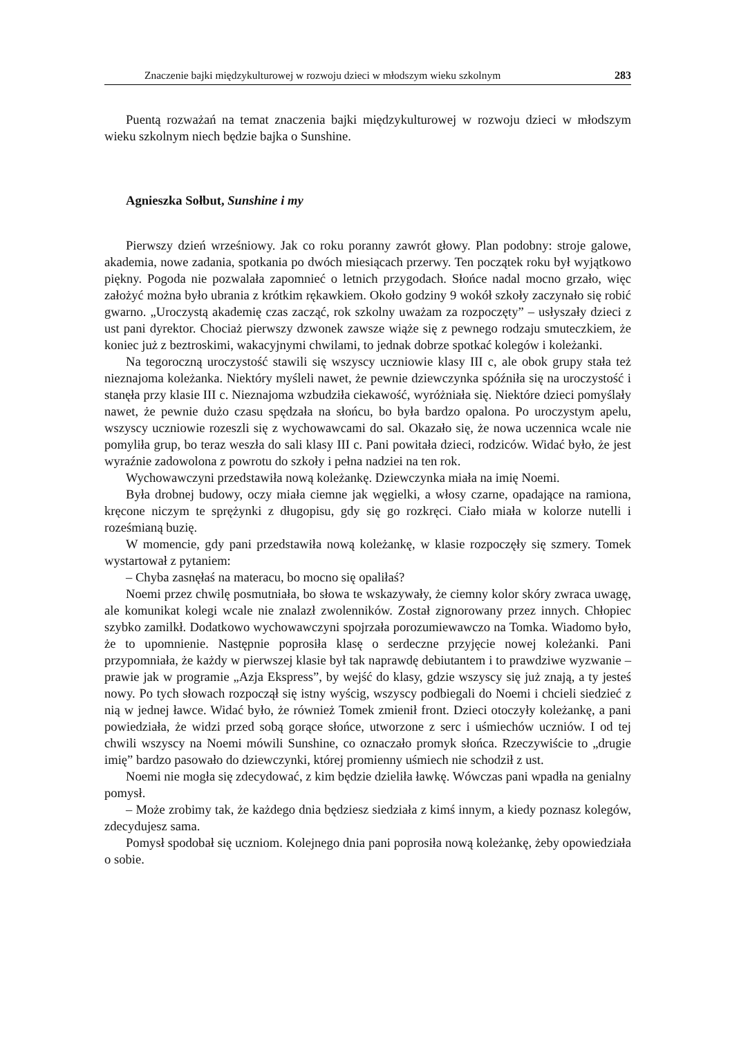Znaczenie bajki międzykulturowej w rozwoju dzieci w młodszym wieku szkolnym 283
Puentą rozważań na temat znaczenia bajki międzykulturowej w rozwoju dzieci w młodszym wieku szkolnym niech będzie bajka o Sunshine.
Agnieszka Sołbut, Sunshine i my
Pierwszy dzień wrześniowy. Jak co roku poranny zawrót głowy. Plan podobny: stroje galowe, akademia, nowe zadania, spotkania po dwóch miesiącach przerwy. Ten początek roku był wyjątkowo piękny. Pogoda nie pozwalała zapomnieć o letnich przygodach. Słońce nadal mocno grzało, więc założyć można było ubrania z krótkim rękawkiem. Około godziny 9 wokół szkoły zaczynało się robić gwarno. „Uroczystą akademię czas zacząć, rok szkolny uważam za rozpoczęty” – usłyszały dzieci z ust pani dyrektor. Chociaż pierwszy dzwonek zawsze wiąże się z pewnego rodzaju smuteczkiem, że koniec już z beztroskimi, wakacyjnymi chwilami, to jednak dobrze spotkać kolegów i koleżanki.
Na tegoroczną uroczystość stawili się wszyscy uczniowie klasy III c, ale obok grupy stała też nieznajoma koleżanka. Niektóry myśleli nawet, że pewnie dziewczynka spóźniła się na uroczystość i stanęła przy klasie III c. Nieznajoma wzbudziła ciekawość, wyróżniała się. Niektóre dzieci pomyślały nawet, że pewnie dużo czasu spędzała na słońcu, bo była bardzo opalona. Po uroczystym apelu, wszyscy uczniowie rozeszli się z wychowawcami do sal. Okazało się, że nowa uczennica wcale nie pomyliła grup, bo teraz weszła do sali klasy III c. Pani powitała dzieci, rodziców. Widać było, że jest wyraźnie zadowolona z powrotu do szkoły i pełna nadziei na ten rok.
Wychowawczyni przedstawiła nową koleżankę. Dziewczynka miała na imię Noemi.
Była drobnej budowy, oczy miała ciemne jak węgielki, a włosy czarne, opadające na ramiona, kręcone niczym te sprężynki z długopisu, gdy się go rozkręci. Ciało miała w kolorze nutelli i roześmianą buzię.
W momencie, gdy pani przedstawiła nową koleżankę, w klasie rozpoczęły się szmery. Tomek wystartował z pytaniem:
– Chyba zasnęłaś na materacu, bo mocno się opaliłaś?
Noemi przez chwilę posmutniała, bo słowa te wskazywały, że ciemny kolor skóry zwraca uwagę, ale komunikat kolegi wcale nie znalazł zwolenników. Został zignorowany przez innych. Chłopiec szybko zamilkł. Dodatkowo wychowawczyni spojrzała porozumiewawczo na Tomka. Wiadomo było, że to upomnienie. Następnie poprosiła klasę o serdeczne przyjęcie nowej koleżanki. Pani przypomniała, że każdy w pierwszej klasie był tak naprawdę debiutantem i to prawdziwe wyzwanie – prawie jak w programie „Azja Ekspress”, by wejść do klasy, gdzie wszyscy się już znają, a ty jesteś nowy. Po tych słowach rozpoczął się istny wyścig, wszyscy podbiegali do Noemi i chcieli siedzieć z nią w jednej ławce. Widać było, że również Tomek zmienił front. Dzieci otoczyły koleżankę, a pani powiedziała, że widzi przed sobą gorące słońce, utworzone z serc i uśmiechów uczniów. I od tej chwili wszyscy na Noemi mówili Sunshine, co oznaczało promyk słońca. Rzeczywiście to „drugie imię” bardzo pasowało do dziewczynki, której promienny uśmiech nie schodził z ust.
Noemi nie mogła się zdecydować, z kim będzie dzieliła ławkę. Wówczas pani wpadła na genialny pomysł.
– Może zrobimy tak, że każdego dnia będziesz siedziała z kimś innym, a kiedy poznasz kolegów, zdecydujesz sama.
Pomysł spodobał się uczniom. Kolejnego dnia pani poprosiła nową koleżankę, żeby opowiedziała o sobie.